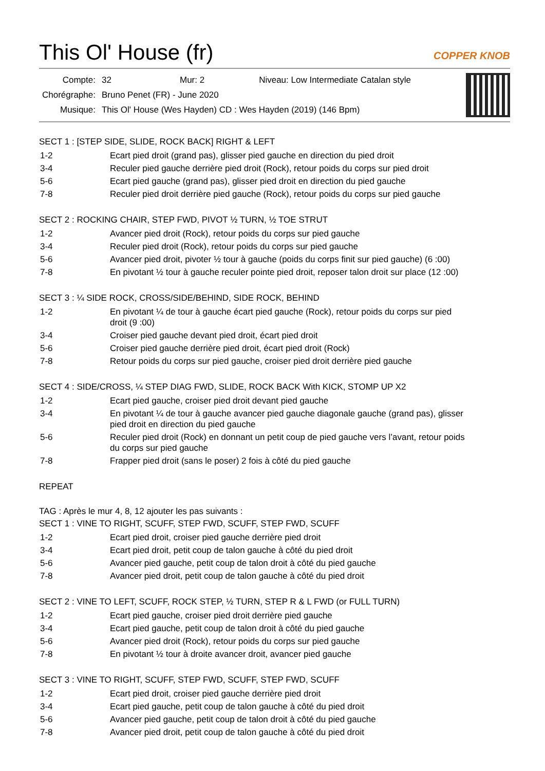This Ol' House (fr)
COPPER KNOB
| Compte: | 32 | Mur: 2 | Niveau: Low Intermediate Catalan style |
| Chorégraphe: | Bruno Penet (FR) - June 2020 | | |
| Musique: | This Ol' House (Wes Hayden) CD : Wes Hayden (2019) (146 Bpm) | | |
SECT 1 : [STEP SIDE, SLIDE, ROCK BACK] RIGHT & LEFT
| 1-2 | Ecart pied droit (grand pas), glisser pied gauche en direction du pied droit |
| 3-4 | Reculer pied gauche derrière pied droit (Rock), retour poids du corps sur pied droit |
| 5-6 | Ecart pied gauche (grand pas), glisser pied droit en direction du pied gauche |
| 7-8 | Reculer pied droit derrière pied gauche (Rock), retour poids du corps sur pied gauche |
SECT 2 : ROCKING CHAIR, STEP FWD, PIVOT ½ TURN, ½ TOE STRUT
| 1-2 | Avancer pied droit (Rock), retour poids du corps sur pied gauche |
| 3-4 | Reculer pied droit (Rock), retour poids du corps sur pied gauche |
| 5-6 | Avancer pied droit, pivoter ½ tour à gauche (poids du corps finit sur pied gauche) (6 :00) |
| 7-8 | En pivotant ½ tour à gauche reculer pointe pied droit, reposer talon droit sur place (12 :00) |
SECT 3 : ¼ SIDE ROCK, CROSS/SIDE/BEHIND, SIDE ROCK, BEHIND
| 1-2 | En pivotant ¼ de tour à gauche écart pied gauche (Rock), retour poids du corps sur pied droit (9 :00) |
| 3-4 | Croiser pied gauche devant pied droit, écart pied droit |
| 5-6 | Croiser pied gauche derrière pied droit, écart pied droit (Rock) |
| 7-8 | Retour poids du corps sur pied gauche, croiser pied droit derrière pied gauche |
SECT 4 : SIDE/CROSS, ¼ STEP DIAG FWD, SLIDE, ROCK BACK With KICK, STOMP UP X2
| 1-2 | Ecart pied gauche, croiser pied droit devant pied gauche |
| 3-4 | En pivotant ¼ de tour à gauche avancer pied gauche diagonale gauche (grand pas), glisser pied droit en direction du pied gauche |
| 5-6 | Reculer pied droit (Rock) en donnant un petit coup de pied gauche vers l’avant, retour poids du corps sur pied gauche |
| 7-8 | Frapper pied droit (sans le poser) 2 fois à côté du pied gauche |
REPEAT
TAG : Après le mur 4, 8, 12 ajouter les pas suivants :
SECT 1 : VINE TO RIGHT, SCUFF, STEP FWD, SCUFF, STEP FWD, SCUFF
| 1-2 | Ecart pied droit, croiser pied gauche derrière pied droit |
| 3-4 | Ecart pied droit, petit coup de talon gauche à côté du pied droit |
| 5-6 | Avancer pied gauche, petit coup de talon droit à côté du pied gauche |
| 7-8 | Avancer pied droit, petit coup de talon gauche à côté du pied droit |
SECT 2 : VINE TO LEFT, SCUFF, ROCK STEP, ½ TURN, STEP R & L FWD (or FULL TURN)
| 1-2 | Ecart pied gauche, croiser pied droit derrière pied gauche |
| 3-4 | Ecart pied gauche, petit coup de talon droit à côté du pied gauche |
| 5-6 | Avancer pied droit (Rock), retour poids du corps sur pied gauche |
| 7-8 | En pivotant ½ tour à droite avancer droit, avancer pied gauche |
SECT 3 : VINE TO RIGHT, SCUFF, STEP FWD, SCUFF, STEP FWD, SCUFF
| 1-2 | Ecart pied droit, croiser pied gauche derrière pied droit |
| 3-4 | Ecart pied gauche, petit coup de talon gauche à côté du pied droit |
| 5-6 | Avancer pied gauche, petit coup de talon droit à côté du pied gauche |
| 7-8 | Avancer pied droit, petit coup de talon gauche à côté du pied droit |